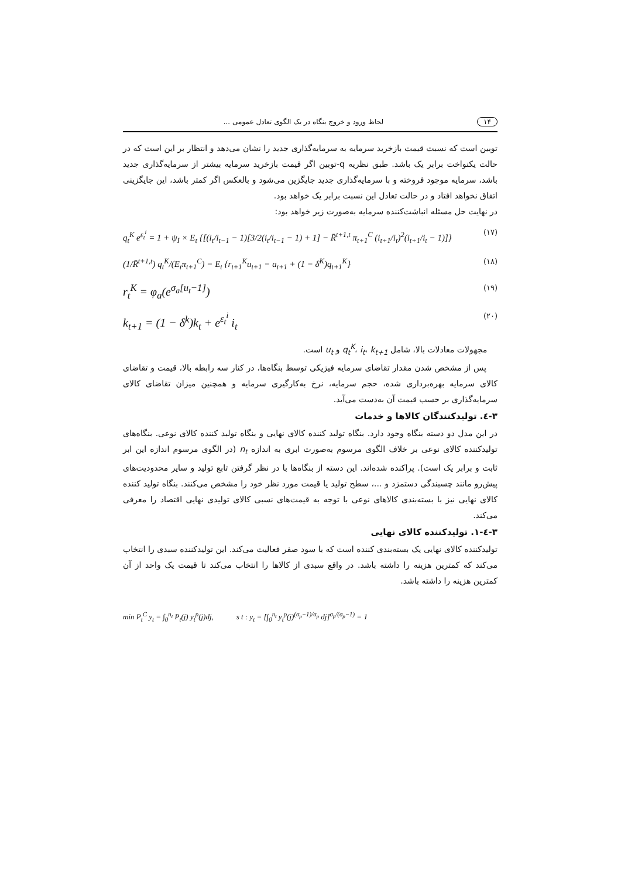۱۴ لحاظ ورود و خروج بنگاه در یک الگوی تعادل عمومی ...
توبین است که نسبت قیمت بازخرید سرمایه به سرمایه‌گذاری جدید را نشان می‌دهد و انتظار بر این است که در حالت یکنواخت برابر یک باشد. طبق نظریه q-توبین اگر قیمت بازخرید سرمایه بیشتر از سرمایه‌گذاری جدید باشد، سرمایه موجود فروخته و با سرمایه‌گذاری جدید جایگزین می‌شود و بالعکس اگر کمتر باشد، این جایگزینی اتفاق نخواهد افتاد و در حالت تعادل این نسبت برابر یک خواهد بود.
در نهایت حل مسئله انباشت‌کننده سرمایه به‌صورت زیر خواهد بود:
q<sub>t</sub><sup>K</sup> e<sup>ε<sub>t</sub><sup>i</sup></sup> = 1 + ψ<sub>I</sub> × E<sub>t</sub> {[(i<sub>t</sub>/i<sub>t−1</sub> − 1)[3/2(i<sub>t</sub>/i<sub>t−1</sub> − 1) + 1] − R̄<sup>t+1,t</sup> π<sub>t+1</sub><sup>C</sup> (i<sub>t+1</sub>/i<sub>t</sub>)<sup>2</sup>(i<sub>t+1</sub>/i<sub>t</sub> − 1)]} (۱۷)
(1/R̄<sup>t+1,t</sup>) q<sub>t</sub><sup>K</sup>/(E<sub>t</sub>π<sub>t+1</sub><sup>C</sup>) = E<sub>t</sub> {r<sub>t+1</sub><sup>K</sup>u<sub>t+1</sub> − a<sub>t+1</sub> + (1 − δ<sup>K</sup>)q<sub>t+1</sub><sup>K</sup>} (۱۸)
r<sub>t</sub><sup>K</sup> = φ<sub>a</sub>(e<sup>σ<sub>a</sub>[u<sub>t</sub>−1]</sup>) (۱۹)
k<sub>t+1</sub> = (1 − δ<sup>k</sup>)k<sub>t</sub> + e<sup>ε<sub>t</sub><sup>i</sup></sup> i<sub>t</sub> (۲۰)
مجهولات معادلات بالا، شامل q<sub>t</sub><sup>K</sup>، i<sub>t</sub>، k<sub>t+1</sub> و u<sub>t</sub> است.
پس از مشخص شدن مقدار تقاضای سرمایه فیزیکی توسط بنگاه‌ها، در کنار سه رابطه بالا، قیمت و تقاضای کالای سرمایه بهره‌برداری شده، حجم سرمایه، نرخ به‌کارگیری سرمایه و همچنین میزان تقاضای کالای سرمایه‌گذاری بر حسب قیمت آن به‌دست می‌آید.
۳-٤. تولیدکنندگان کالاها و خدمات
در این مدل دو دسته بنگاه وجود دارد. بنگاه تولید کننده کالای نهایی و بنگاه تولید کننده کالای نوعی. بنگاه‌های تولیدکننده کالای نوعی بر خلاف الگوی مرسوم به‌صورت ابری به اندازه n<sub>t</sub> (در الگوی مرسوم اندازه این ابر ثابت و برابر یک است). پراکنده شده‌اند. این دسته از بنگاه‌ها با در نظر گرفتن تابع تولید و سایر محدودیت‌های پیش‌رو مانند چسبندگی دستمزد و ...، سطح تولید یا قیمت مورد نظر خود را مشخص می‌کنند. بنگاه تولید کننده کالای نهایی نیز با بسته‌بندی کالاهای نوعی با توجه به قیمت‌های نسبی کالای تولیدی نهایی اقتصاد را معرفی می‌کند.
۳-٤-۱. تولیدکننده کالای نهایی
تولیدکننده کالای نهایی یک بسته‌بندی کننده است که با سود صفر فعالیت می‌کند. این تولیدکننده سبدی را انتخاب می‌کند که کمترین هزینه را داشته باشد. در واقع سبدی از کالاها را انتخاب می‌کند تا قیمت یک واحد از آن کمترین هزینه را داشته باشد.
min P<sub>t</sub><sup>C</sup> y<sub>t</sub> = ∫<sub>0</sub><sup>n<sub>t</sub></sup> P<sub>t</sub>(j) y<sub>t</sub><sup>p</sup>(j)dj, s t : y<sub>t</sub> = [∫<sub>0</sub><sup>n<sub>t</sub></sup> y<sub>t</sub><sup>p</sup>(j)<sup>(σ<sub>p</sub>−1)/σ<sub>p</sub></sup> dj]<sup>σ<sub>p</sub>/(σ<sub>p</sub>−1)</sup> = 1